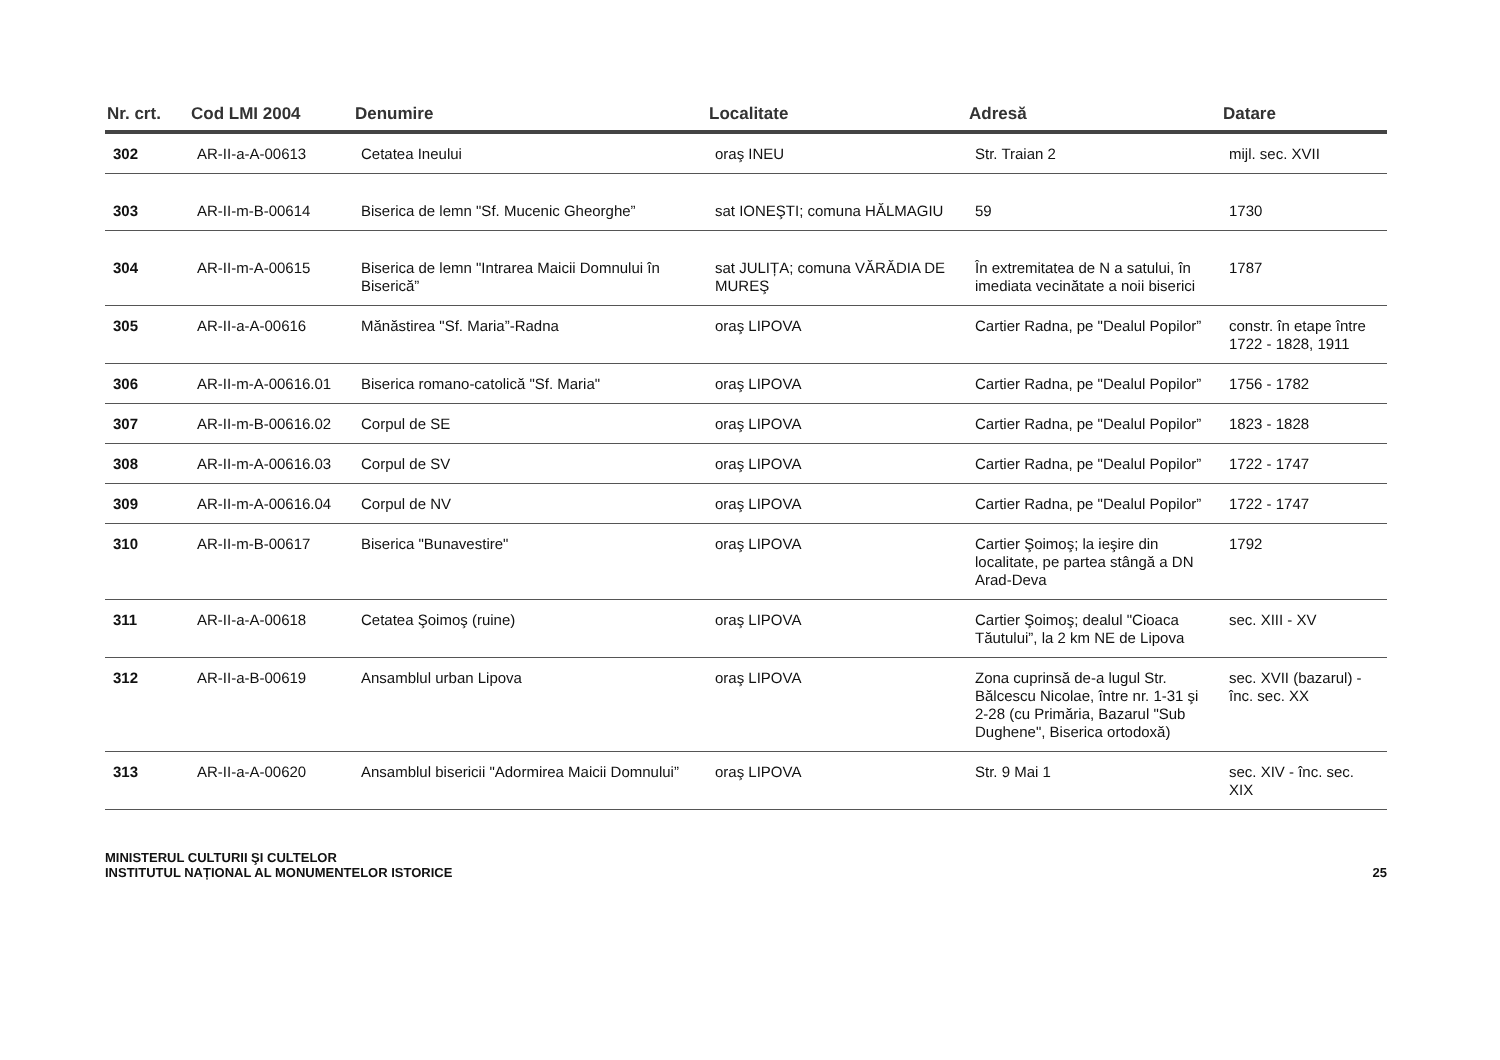| Nr. crt. | Cod LMI 2004 | Denumire | Localitate | Adresă | Datare |
| --- | --- | --- | --- | --- | --- |
| 302 | AR-II-a-A-00613 | Cetatea Ineului | oraş INEU | Str. Traian 2 | mijl. sec. XVII |
| 303 | AR-II-m-B-00614 | Biserica de lemn "Sf. Mucenic Gheorghe” | sat IONEŞTI; comuna HĂLMAGIU | 59 | 1730 |
| 304 | AR-II-m-A-00615 | Biserica de lemn "Intrarea Maicii Domnului în Biserică” | sat JULIȚA; comuna VĂRĂDIA DE MUREŞ | În extremitatea de N a satului, în imediata vecinătate a noii biserici | 1787 |
| 305 | AR-II-a-A-00616 | Mănăstirea "Sf. Maria”-Radna | oraş LIPOVA | Cartier Radna, pe "Dealul Popilor” | constr. în etape între 1722 - 1828, 1911 |
| 306 | AR-II-m-A-00616.01 | Biserica romano-catolică "Sf. Maria" | oraş LIPOVA | Cartier Radna, pe "Dealul Popilor” | 1756 - 1782 |
| 307 | AR-II-m-B-00616.02 | Corpul de SE | oraş LIPOVA | Cartier Radna, pe "Dealul Popilor” | 1823 - 1828 |
| 308 | AR-II-m-A-00616.03 | Corpul de SV | oraş LIPOVA | Cartier Radna, pe "Dealul Popilor” | 1722 - 1747 |
| 309 | AR-II-m-A-00616.04 | Corpul de NV | oraş LIPOVA | Cartier Radna, pe "Dealul Popilor” | 1722 - 1747 |
| 310 | AR-II-m-B-00617 | Biserica "Bunavestire" | oraş LIPOVA | Cartier Şoimoş; la ieşire din localitate, pe partea stângă a DN Arad-Deva | 1792 |
| 311 | AR-II-a-A-00618 | Cetatea Şoimoş (ruine) | oraş LIPOVA | Cartier Şoimoş; dealul "Cioaca Tăutului”, la 2 km NE de Lipova | sec. XIII - XV |
| 312 | AR-II-a-B-00619 | Ansamblul urban Lipova | oraş LIPOVA | Zona cuprinsă de-a lugul Str. Bălcescu Nicolae, între nr. 1-31 şi 2-28 (cu Primăria, Bazarul "Sub Dughene", Biserica ortodoxă) | sec. XVII (bazarul) - înc. sec. XX |
| 313 | AR-II-a-A-00620 | Ansamblul bisericii "Adormirea Maicii Domnului” | oraş LIPOVA | Str. 9 Mai 1 | sec. XIV - înc. sec. XIX |
MINISTERUL CULTURII ŞI CULTELOR
INSTITUTUL NAȚIONAL AL MONUMENTELOR ISTORICE
25